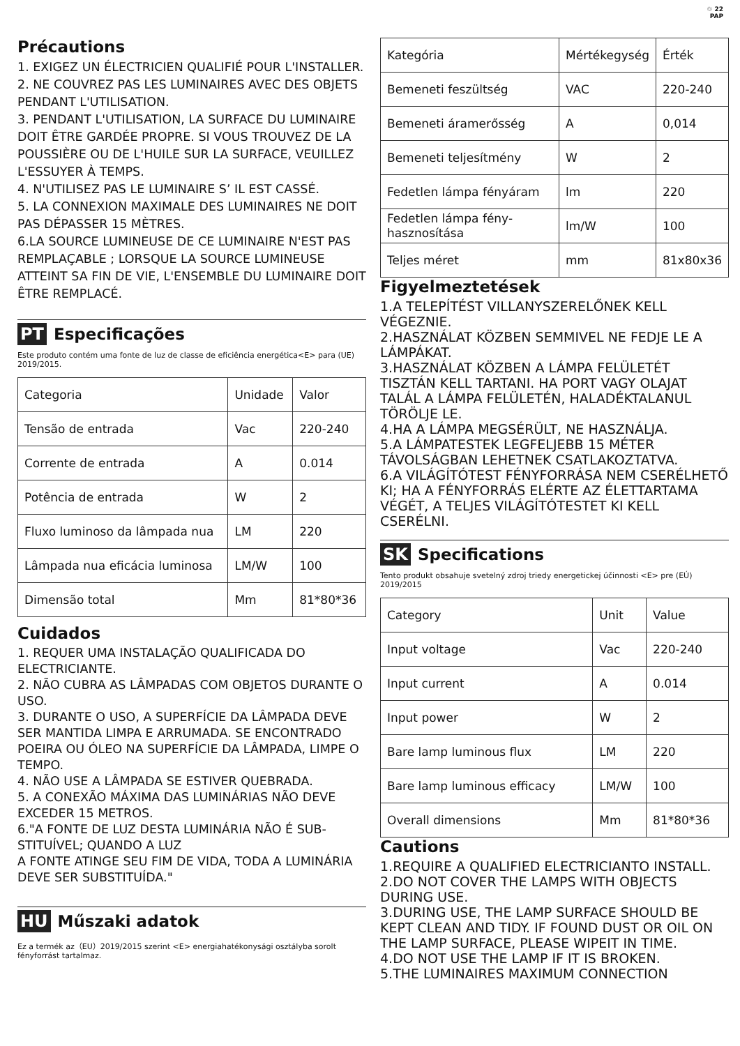♲ 22
PAP
Précautions
1. EXIGEZ UN ÉLECTRICIEN QUALIFIÉ POUR L'INSTALLER.
2. NE COUVREZ PAS LES LUMINAIRES AVEC DES OBJETS PENDANT L'UTILISATION.
3. PENDANT L'UTILISATION, LA SURFACE DU LUMINAIRE DOIT ÊTRE GARDÉE PROPRE. SI VOUS TROUVEZ DE LA POUSSIÈRE OU DE L'HUILE SUR LA SURFACE, VEUILLEZ L'ESSUYER À TEMPS.
4. N'UTILISEZ PAS LE LUMINAIRE S’ IL EST CASSÉ.
5. LA CONNEXION MAXIMALE DES LUMINAIRES NE DOIT PAS DÉPASSER 15 MÈTRES.
6.LA SOURCE LUMINEUSE DE CE LUMINAIRE N'EST PAS REMPLAÇABLE ; LORSQUE LA SOURCE LUMINEUSE ATTEINT SA FIN DE VIE, L'ENSEMBLE DU LUMINAIRE DOIT ÊTRE REMPLACÉ.
PT Especificações
Este produto contém uma fonte de luz de classe de eficiência energética<E> para (UE) 2019/2015.
| Categoria | Unidade | Valor |
| Tensão de entrada | Vac | 220-240 |
| Corrente de entrada | A | 0.014 |
| Potência de entrada | W | 2 |
| Fluxo luminoso da lâmpada nua | LM | 220 |
| Lâmpada nua eficácia luminosa | LM/W | 100 |
| Dimensão total | Mm | 81*80*36 |
Cuidados
1. REQUER UMA INSTALAÇÃO QUALIFICADA DO ELECTRICIANTE.
2. NÃO CUBRA AS LÂMPADAS COM OBJETOS DURANTE O USO.
3. DURANTE O USO, A SUPERFÍCIE DA LÂMPADA DEVE SER MANTIDA LIMPA E ARRUMADA. SE ENCONTRADO POEIRA OU ÓLEO NA SUPERFÍCIE DA LÂMPADA, LIMPE O TEMPO.
4. NÃO USE A LÂMPADA SE ESTIVER QUEBRADA.
5. A CONEXÃO MÁXIMA DAS LUMINÁRIAS NÃO DEVE EXCEDER 15 METROS.
6."A FONTE DE LUZ DESTA LUMINÁRIA NÃO É SUB-STITUÍVEL; QUANDO A LUZ
A FONTE ATINGE SEU FIM DE VIDA, TODA A LUMINÁRIA DEVE SER SUBSTITUÍDA."
HU Műszaki adatok
Ez a termék az（EU）2019/2015 szerint <E> energiahatékonysági osztályba sorolt fényforrást tartalmaz.
| Kategória | Mértékegység | Érték |
| Bemeneti feszültség | VAC | 220-240 |
| Bemeneti áramerősség | A | 0,014 |
| Bemeneti teljesítmény | W | 2 |
| Fedetlen lámpa fényáram | lm | 220 |
| Fedetlen lámpa fény-hasznosítása | lm/W | 100 |
| Teljes méret | mm | 81x80x36 |
Figyelmeztetések
1.A TELEPÍTÉST VILLANYSZERELŐNEK KELL VÉGEZNIE.
2.HASZNÁLAT KÖZBEN SEMMIVEL NE FEDJE LE A LÁMPÁKAT.
3.HASZNÁLAT KÖZBEN A LÁMPA FELÜLETÉT TISZTÁN KELL TARTANI. HA PORT VAGY OLAJAT TALÁL A LÁMPA FELÜLETÉN, HALADÉKTALANUL TÖRÖLJE LE.
4.HA A LÁMPA MEGSÉRÜLT, NE HASZNÁLJA.
5.A LÁMPATESTEK LEGFELJEBB 15 MÉTER TÁVOLSÁGBAN LEHETNEK CSATLAKOZTATVA.
6.A VILÁGÍTÓTEST FÉNYFORRÁSA NEM CSERÉLHETŐ KI; HA A FÉNYFORRÁS ELÉRTE AZ ÉLETTARTAMA VÉGÉT, A TELJES VILÁGÍTÓTESTET KI KELL CSERÉLNI.
SK Specifications
Tento produkt obsahuje svetelný zdroj triedy energetickej účinnosti <E> pre (EÚ) 2019/2015
| Category | Unit | Value |
| Input voltage | Vac | 220-240 |
| Input current | A | 0.014 |
| Input power | W | 2 |
| Bare lamp luminous flux | LM | 220 |
| Bare lamp luminous efficacy | LM/W | 100 |
| Overall dimensions | Mm | 81*80*36 |
Cautions
1.REQUIRE A QUALIFIED ELECTRICIANTO INSTALL.
2.DO NOT COVER THE LAMPS WITH OBJECTS DURING USE.
3.DURING USE, THE LAMP SURFACE SHOULD BE KEPT CLEAN AND TIDY. IF FOUND DUST OR OIL ON THE LAMP SURFACE, PLEASE WIPEIT IN TIME.
4.DO NOT USE THE LAMP IF IT IS BROKEN.
5.THE LUMINAIRES MAXIMUM CONNECTION